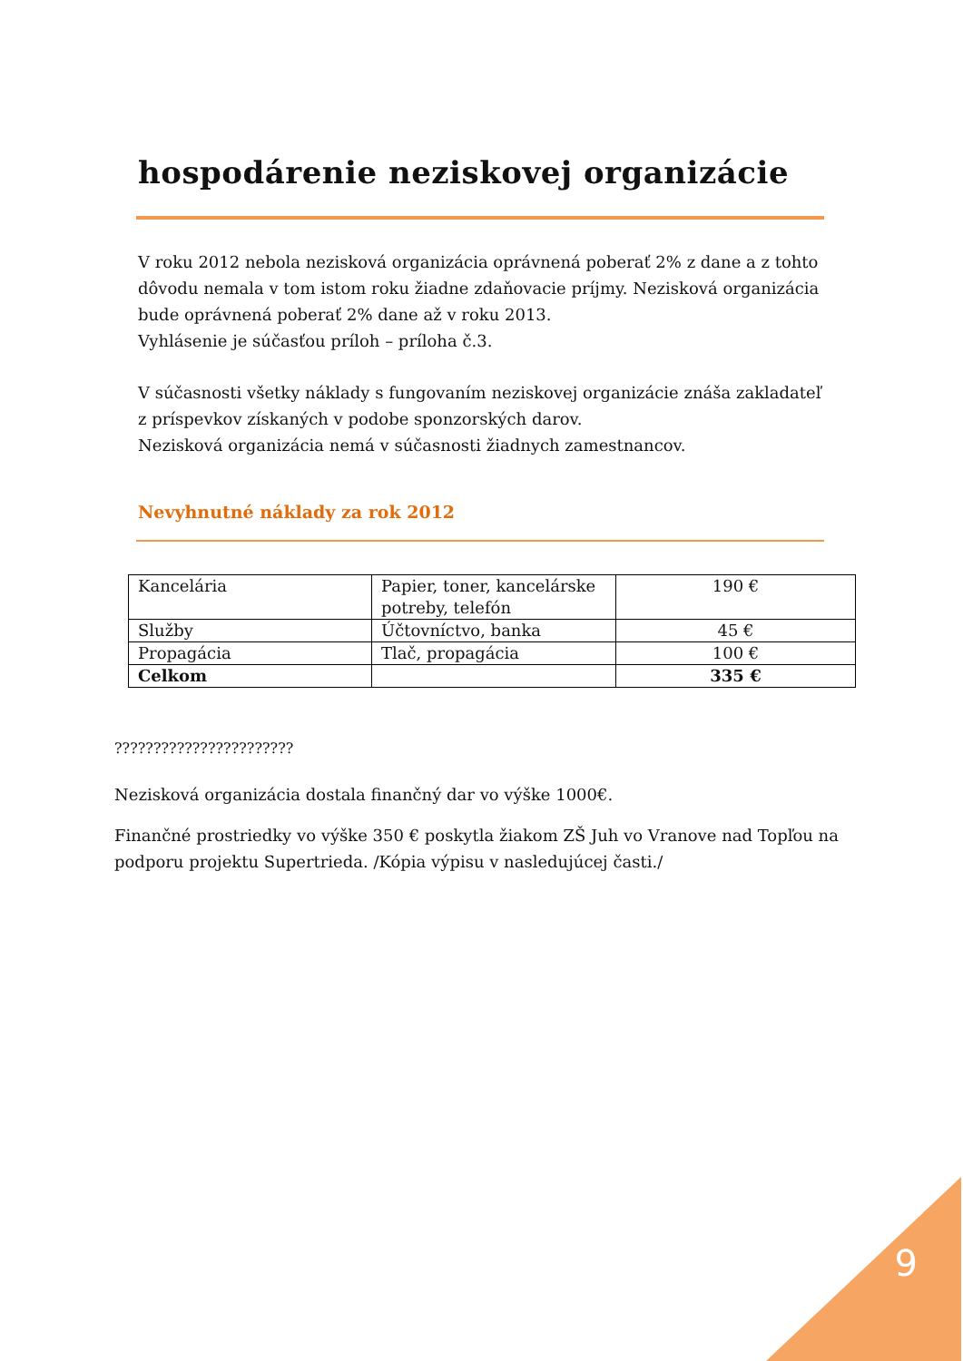hospodárenie neziskovej organizácie
V roku 2012 nebola nezisková organizácia oprávnená poberať 2% z dane a z tohto dôvodu nemala v tom istom roku žiadne zdaňovacie príjmy. Nezisková organizácia bude oprávnená poberať 2% dane až v roku 2013.
Vyhlásenie je súčasťou príloh – príloha č.3.
V súčasnosti všetky náklady s fungovaním neziskovej organizácie znáša zakladateľ z príspevkov získaných v podobe sponzorských darov.
Nezisková organizácia nemá v súčasnosti žiadnych zamestnancov.
Nevyhnutné náklady za rok 2012
| Kancelária | Papier, toner, kancelárske potreby, telefón | 190 € |
| Služby | Účtovníctvo, banka | 45 € |
| Propagácia | Tlač, propagácia | 100 € |
| Celkom | | 335 € |
???????????????????????
Nezisková organizácia dostala finančný dar vo výške 1000€.
Finančné prostriedky vo výške 350 € poskytla žiakom ZŠ Juh vo Vranove nad Topľou na podporu projektu Supertrieda. /Kópia výpisu v nasledujúcej časti./
9